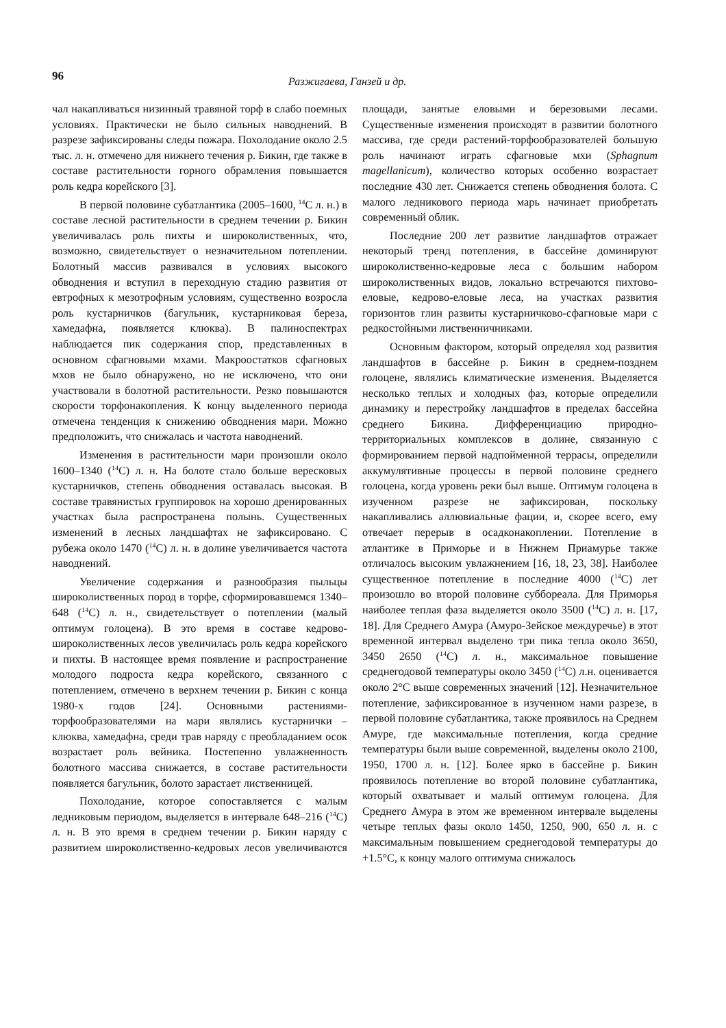96 Разжигаева, Ганзей и др.
чал накапливаться низинный травяной торф в слабо поемных условиях. Практически не было сильных наводнений. В разрезе зафиксированы следы пожара. Похолодание около 2.5 тыс. л. н. отмечено для нижнего течения р. Бикин, где также в составе растительности горного обрамления повышается роль кедра корейского [3].
В первой половине субатлантика (2005–1600, <sup>14</sup>С л. н.) в составе лесной растительности в среднем течении р. Бикин увеличивалась роль пихты и широколиственных, что, возможно, свидетельствует о незначительном потеплении. Болотный массив развивался в условиях высокого обводнения и вступил в переходную стадию развития от евтрофных к мезотрофным условиям, существенно возросла роль кустарничков (багульник, кустарниковая береза, хамедафна, появляется клюква). В палиноспектрах наблюдается пик содержания спор, представленных в основном сфагновыми мхами. Макроостатков сфагновых мхов не было обнаружено, но не исключено, что они участвовали в болотной растительности. Резко повышаются скорости торфонакопления. К концу выделенного периода отмечена тенденция к снижению обводнения мари. Можно предположить, что снижалась и частота наводнений.
Изменения в растительности мари произошли около 1600–1340 (<sup>14</sup>С) л. н. На болоте стало больше вересковых кустарничков, степень обводнения оставалась высокая. В составе травянистых группировок на хорошо дренированных участках была распространена полынь. Существенных изменений в лесных ландшафтах не зафиксировано. С рубежа около 1470 (<sup>14</sup>С) л. н. в долине увеличивается частота наводнений.
Увеличение содержания и разнообразия пыльцы широколиственных пород в торфе, сформировавшемся 1340–648 (<sup>14</sup>С) л. н., свидетельствует о потеплении (малый оптимум голоцена). В это время в составе кедрово-широколиственных лесов увеличилась роль кедра корейского и пихты. В настоящее время появление и распространение молодого подроста кедра корейского, связанного с потеплением, отмечено в верхнем течении р. Бикин с конца 1980-х годов [24]. Основными растениями-торфообразователями на мари являлись кустарнички – клюква, хамедафна, среди трав наряду с преобладанием осок возрастает роль вейника. Постепенно увлажненность болотного массива снижается, в составе растительности появляется багульник, болото зарастает лиственницей.
Похолодание, которое сопоставляется с малым ледниковым периодом, выделяется в интервале 648–216 (<sup>14</sup>С) л. н. В это время в среднем течении р. Бикин наряду с развитием широколиственно-кедровых лесов увеличиваются площади, занятые еловыми и березовыми лесами. Существенные изменения происходят в развитии болотного массива, где среди растений-торфообразователей большую роль начинают играть сфагновые мхи (Sphagnum magellanicum), количество которых особенно возрастает последние 430 лет. Снижается степень обводнения болота. С малого ледникового периода марь начинает приобретать современный облик.
Последние 200 лет развитие ландшафтов отражает некоторый тренд потепления, в бассейне доминируют широколиственно-кедровые леса с большим набором широколиственных видов, локально встречаются пихтово-еловые, кедрово-еловые леса, на участках развития горизонтов глин развиты кустарничково-сфагновые мари с редкостойными лиственничниками.
Основным фактором, который определял ход развития ландшафтов в бассейне р. Бикин в среднем-позднем голоцене, являлись климатические изменения. Выделяется несколько теплых и холодных фаз, которые определили динамику и перестройку ландшафтов в пределах бассейна среднего Бикина. Дифференциацию природно-территориальных комплексов в долине, связанную с формированием первой надпойменной террасы, определили аккумулятивные процессы в первой половине среднего голоцена, когда уровень реки был выше. Оптимум голоцена в изученном разрезе не зафиксирован, поскольку накапливались аллювиальные фации, и, скорее всего, ему отвечает перерыв в осадконакоплении. Потепление в атлантике в Приморье и в Нижнем Приамурье также отличалось высоким увлажнением [16, 18, 23, 38]. Наиболее существенное потепление в последние 4000 (<sup>14</sup>С) лет произошло во второй половине суббореала. Для Приморья наиболее теплая фаза выделяется около 3500 (<sup>14</sup>С) л. н. [17, 18]. Для Среднего Амура (Амуро-Зейское междуречье) в этот временной интервал выделено три пика тепла около 3650, 3450 2650 (<sup>14</sup>С) л. н., максимальное повышение среднегодовой температуры около 3450 (<sup>14</sup>С) л.н. оценивается около 2°С выше современных значений [12]. Незначительное потепление, зафиксированное в изученном нами разрезе, в первой половине субатлантика, также проявилось на Среднем Амуре, где максимальные потепления, когда средние температуры были выше современной, выделены около 2100, 1950, 1700 л. н. [12]. Более ярко в бассейне р. Бикин проявилось потепление во второй половине субатлантика, который охватывает и малый оптимум голоцена. Для Среднего Амура в этом же временном интервале выделены четыре теплых фазы около 1450, 1250, 900, 650 л. н. с максимальным повышением среднегодовой температуры до +1.5°С, к концу малого оптимума снижалось